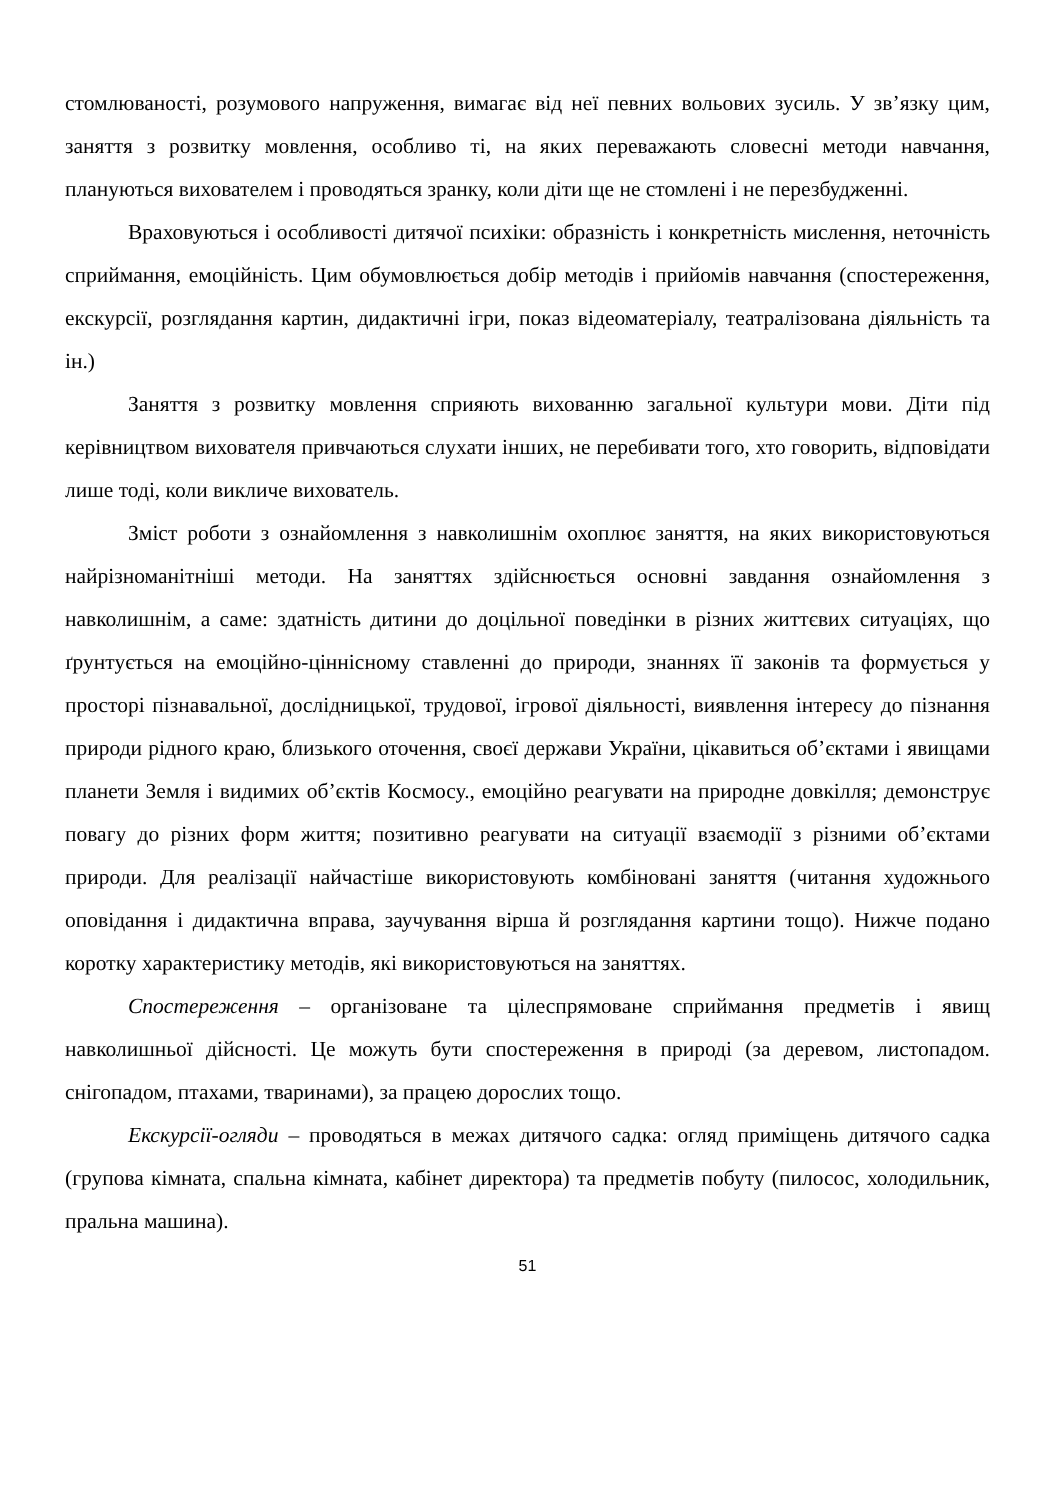стомлюваності, розумового напруження, вимагає від неї певних вольових зусиль. У зв’язку цим, заняття з розвитку мовлення, особливо ті, на яких переважають словесні методи навчання, плануються вихователем і проводяться зранку, коли діти ще не стомлені і не перезбудженні.
Враховуються і особливості дитячої психіки: образність і конкретність мислення, неточність сприймання, емоційність. Цим обумовлюється добір методів і прийомів навчання (спостереження, екскурсії, розглядання картин, дидактичні ігри, показ відеоматеріалу, театралізована діяльність та ін.)
Заняття з розвитку мовлення сприяють вихованню загальної культури мови. Діти під керівництвом вихователя привчаються слухати інших, не перебивати того, хто говорить, відповідати лише тоді, коли викличе вихователь.
Зміст роботи з ознайомлення з навколишнім охоплює заняття, на яких використовуються найрізноманітніші методи. На заняттях здійснюється основні завдання ознайомлення з навколишнім, а саме: здатність дитини до доцільної поведінки в різних життєвих ситуаціях, що ґрунтується на емоційно-ціннісному ставленні до природи, знаннях її законів та формується у просторі пізнавальної, дослідницької, трудової, ігрової діяльності, виявлення інтересу до пізнання природи рідного краю, близького оточення, своєї держави України, цікавиться об’єктами і явищами планети Земля і видимих об’єктів Космосу., емоційно реагувати на природне довкілля; демонструє повагу до різних форм життя; позитивно реагувати на ситуації взаємодії з різними об’єктами природи. Для реалізації найчастіше використовують комбіновані заняття (читання художнього оповідання і дидактична вправа, заучування вірша й розглядання картини тощо). Нижче подано коротку характеристику методів, які використовуються на заняттях.
Спостереження – організоване та цілеспрямоване сприймання предметів і явищ навколишньої дійсності. Це можуть бути спостереження в природі (за деревом, листопадом. снігопадом, птахами, тваринами), за працею дорослих тощо.
Екскурсії-огляди – проводяться в межах дитячого садка: огляд приміщень дитячого садка (групова кімната, спальна кімната, кабінет директора) та предметів побуту (пилосос, холодильник, пральна машина).
51